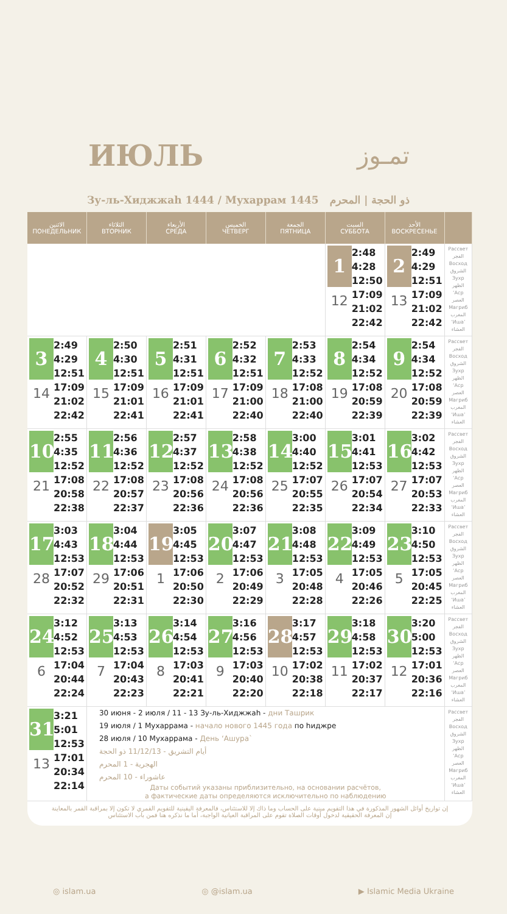ИЮЛЬ
تمـوز
Зу-ль-Хиджжаh 1444 / Мухаррам 1445
ذو الحجة | المحرم
| الاثنين ПОНЕДЕЛЬНИК | الثلاثاء ВТОРНИК | الأربعاء СРЕДА | الخميس ЧЕТВЕРГ | الجمعة ПЯТНИЦА | السبت СУББОТА | الأحد ВОСКРЕСЕНЬЕ | |
| --- | --- | --- | --- | --- | --- | --- | --- |
| | | | | | 1 12 2:48 4:28 12:50 17:09 21:02 22:42 | 2 13 2:49 4:29 12:51 17:09 21:02 22:42 | Рассвет الفجر Восход الشروق Зухр الظهر ‘Аср العصر Магриб المغرب ‘Иша’ العشاء |
| 3 14 2:49 4:29 12:51 17:09 21:02 22:42 | 4 15 2:50 4:30 12:51 17:09 21:01 22:41 | 5 16 2:51 4:31 12:51 17:09 21:01 22:41 | 6 17 2:52 4:32 12:51 17:09 21:00 22:40 | 7 18 2:53 4:33 12:52 17:08 21:00 22:40 | 8 19 2:54 4:34 12:52 17:08 20:59 22:39 | 9 20 2:54 4:34 12:52 17:08 20:59 22:39 | Рассвет الفجر Восход الشروق Зухр الظهر ‘Аср العصر Магриб المغرب ‘Иша’ العشاء |
| 10 21 2:55 4:35 12:52 17:08 20:58 22:38 | 11 22 2:56 4:36 12:52 17:08 20:57 22:37 | 12 23 2:57 4:37 12:52 17:08 20:56 22:36 | 13 24 2:58 4:38 12:52 17:08 20:56 22:36 | 14 25 3:00 4:40 12:52 17:07 20:55 22:35 | 15 26 3:01 4:41 12:53 17:07 20:54 22:34 | 16 27 3:02 4:42 12:53 17:07 20:53 22:33 | Рассвет الفجر Восход الشروق Зухр الظهر ‘Аср العصر Магриб المغرب ‘Иша’ العشاء |
| 17 28 3:03 4:43 12:53 17:07 20:52 22:32 | 18 29 3:04 4:44 12:53 17:06 20:51 22:31 | 19 1 3:05 4:45 12:53 17:06 20:50 22:30 | 20 2 3:07 4:47 12:53 17:06 20:49 22:29 | 21 3 3:08 4:48 12:53 17:05 20:48 22:28 | 22 4 3:09 4:49 12:53 17:05 20:46 22:26 | 23 5 3:10 4:50 12:53 17:05 20:45 22:25 | Рассвет الفجر Восход الشروق Зухр الظهر ‘Аср العصر Магриб المغرب ‘Иша’ العشاء |
| 24 6 3:12 4:52 12:53 17:04 20:44 22:24 | 25 7 3:13 4:53 12:53 17:04 20:43 22:23 | 26 8 3:14 4:54 12:53 17:03 20:41 22:21 | 27 9 3:16 4:56 12:53 17:03 20:40 22:20 | 28 10 3:17 4:57 12:53 17:02 20:38 22:18 | 29 11 3:18 4:58 12:53 17:02 20:37 22:17 | 30 12 3:20 5:00 12:53 17:01 20:36 22:16 | Рассвет الفجر Восход الشروق Зухр الظهر ‘Аср العصر Магриб المغرب ‘Иша’ العشاء |
| 31 13 3:21 5:01 12:53 17:01 20:34 22:14 | 30 июня - 2 июля / 11 - 13 Зу-ль-Хиджжаh - дни Ташрик 19 июля / 1 Мухаррама - начало нового 1445 года по hиджре 28 июля / 10 Мухаррама - День ‘Ашура` أيام التشريق - 11/12/13 ذو الحجة الهجرية - 1 المحرم عاشوراء - 10 المحرم Даты событий указаны приблизительно, на основании расчётов, а фактические даты определяются исключительно по наблюдению | | | | | | Рассвет الفجر Восход الشروق Зухр الظهر ‘Аср العصر Магриб المغرب ‘Иша’ العشاء |
إن تواريخ أوائل الشهور المذكورة في هذا التقويم مبنية على الحساب وما ذاك إلا للاستئناس، فالمعرفة اليقينية للتقويم القمري لا تكون إلا بمراقبة القمر بالمعاينة
إن المعرفة الحقيقية لدخول أوقات الصلاة تقوم على المراقبة العيانية الواجبة، أما ما نذكره هنا فمن باب الاستئناس
◎ islam.ua ◎ @islam.ua ▶ Islamic Media Ukraine